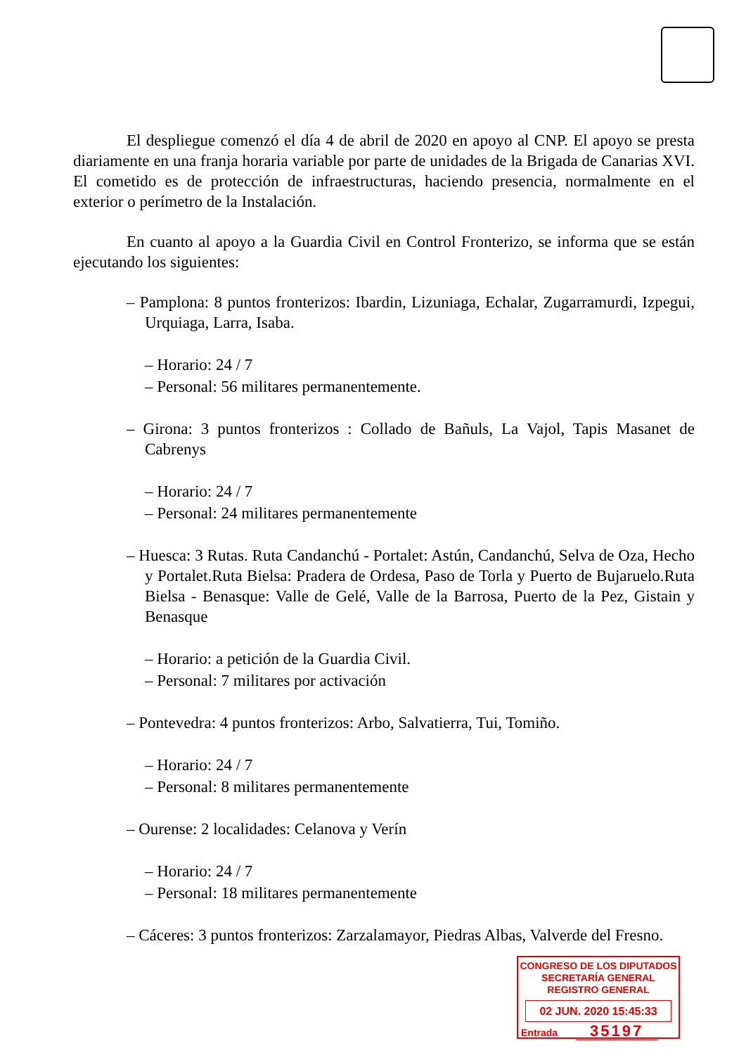El despliegue comenzó el día 4 de abril de 2020 en apoyo al CNP. El apoyo se presta diariamente en una franja horaria variable por parte de unidades de la Brigada de Canarias XVI. El cometido es de protección de infraestructuras, haciendo presencia, normalmente en el exterior o perímetro de la Instalación.
En cuanto al apoyo a la Guardia Civil en Control Fronterizo, se informa que se están ejecutando los siguientes:
– Pamplona: 8 puntos fronterizos: Ibardin, Lizuniaga, Echalar, Zugarramurdi, Izpegui, Urquiaga, Larra, Isaba.
– Horario: 24 / 7
– Personal: 56 militares permanentemente.
– Girona: 3 puntos fronterizos : Collado de Bañuls, La Vajol, Tapis Masanet de Cabrenys
– Horario: 24 / 7
– Personal: 24 militares permanentemente
– Huesca: 3 Rutas. Ruta Candanchú - Portalet: Astún, Candanchú, Selva de Oza, Hecho y Portalet.Ruta Bielsa: Pradera de Ordesa, Paso de Torla y Puerto de Bujaruelo.Ruta Bielsa - Benasque: Valle de Gelé, Valle de la Barrosa, Puerto de la Pez, Gistain y Benasque
– Horario: a petición de la Guardia Civil.
– Personal: 7 militares por activación
– Pontevedra: 4 puntos fronterizos: Arbo, Salvatierra, Tui, Tomiño.
– Horario: 24 / 7
– Personal: 8 militares permanentemente
– Ourense: 2 localidades: Celanova y Verín
– Horario: 24 / 7
– Personal: 18 militares permanentemente
– Cáceres: 3 puntos fronterizos: Zarzalamayor, Piedras Albas, Valverde del Fresno.
CONGRESO DE LOS DIPUTADOS
SECRETARÍA GENERAL
REGISTRO GENERAL
02 JUN. 2020 15:45:33
Entrada 35197